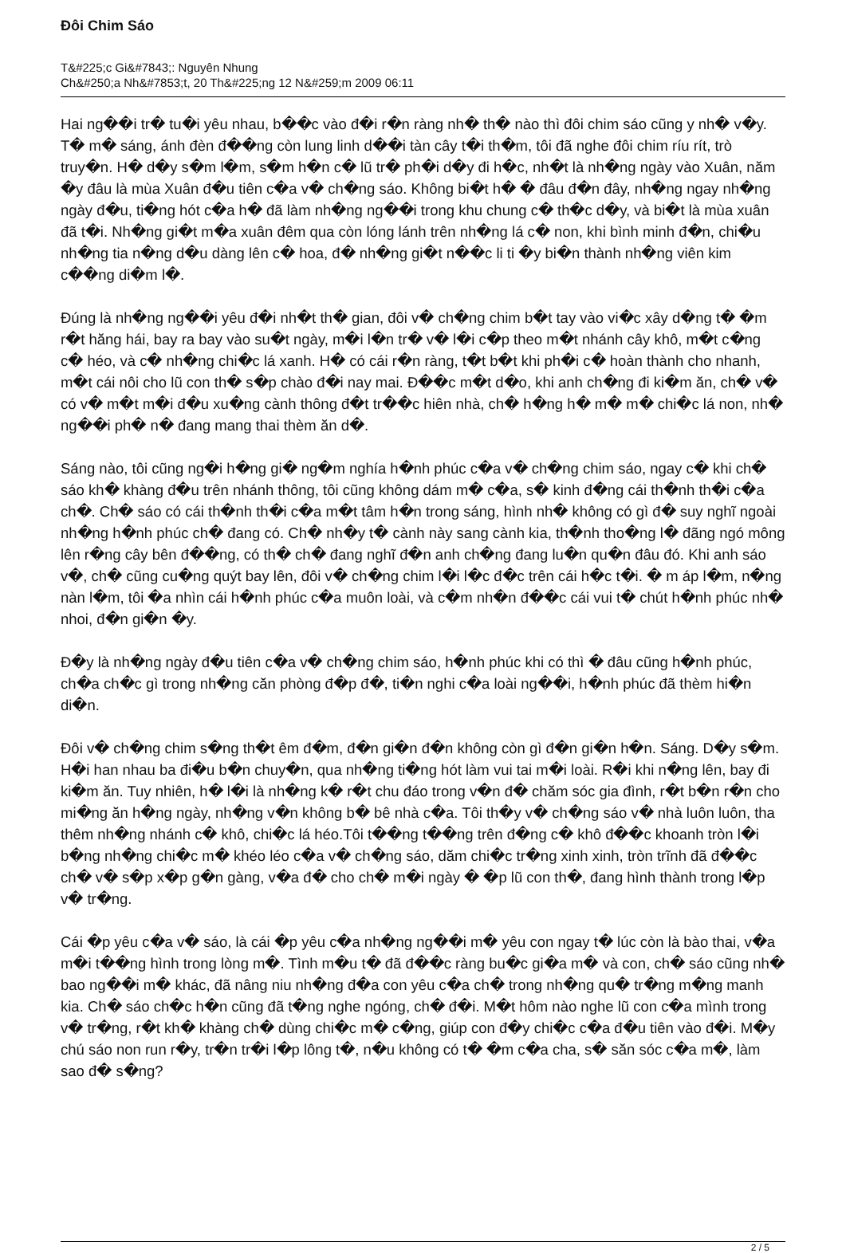Đôi Chim Sáo
T&#225;c Gi&#7843;: Nguyên Nhung
Ch&#250;a Nh&#7853;t, 20 Th&#225;ng 12 N&#259;m 2009 06:11
Hai ng��i tr� tu�i yêu nhau, b��c vào đ�i r�n ràng nh� th� nào thì đôi chim sáo cũng y nh� v�y. T� m� sáng, ánh đèn đ��ng còn lung linh d��i tàn cây t�i th�m, tôi đã nghe đôi chim ríu rít, trò truy�n. H� d�y s�m l�m, s�m h�n c� lũ tr� ph�i d�y đi h�c, nh�t là nh�ng ngày vào Xuân, năm �y đâu là mùa Xuân đ�u tiên c�a v� ch�ng sáo. Không bi�t h� � đâu đ�n đây, nh�ng ngay nh�ng ngày đ�u, ti�ng hót c�a h� đã làm nh�ng ng��i trong khu chung c� th�c d�y, và bi�t là mùa xuân đã t�i. Nh�ng gi�t m�a xuân đêm qua còn lóng lánh trên nh�ng lá c� non, khi bình minh đ�n, chi�u nh�ng tia n�ng d�u dàng lên c� hoa, đ� nh�ng gi�t n��c li ti �y bi�n thành nh�ng viên kim c��ng di�m l�.
Đúng là nh�ng ng��i yêu đ�i nh�t th� gian, đôi v� ch�ng chim b�t tay vào vi�c xây d�ng t� �m r�t hăng hái, bay ra bay vào su�t ngày, m�i l�n tr� v� l�i c�p theo m�t nhánh cây khô, m�t c�ng c� héo, và c� nh�ng chi�c lá xanh. H� có cái r�n ràng, t�t b�t khi ph�i c� hoàn thành cho nhanh, m�t cái nôi cho lũ con th� s�p chào đ�i nay mai. Đ��c m�t d�o, khi anh ch�ng đi ki�m ăn, ch� v� có v� m�t m�i đ�u xu�ng cành thông đ�t tr��c hiên nhà, ch� h�ng h� m� m� chi�c lá non, nh� ng��i ph� n� đang mang thai thèm ăn d�.
Sáng nào, tôi cũng ng�i h�ng gi� ng�m nghía h�nh phúc c�a v� ch�ng chim sáo, ngay c� khi ch� sáo kh� khàng đ�u trên nhánh thông, tôi cũng không dám m� c�a, s� kinh đ�ng cái th�nh th�i c�a ch�. Ch� sáo có cái th�nh th�i c�a m�t tâm h�n trong sáng, hình nh� không có gì đ� suy nghĩ ngoài nh�ng h�nh phúc ch� đang có. Ch� nh�y t� cành này sang cành kia, th�nh tho�ng l� đãng ngó mông lên r�ng cây bên đ��ng, có th� ch� đang nghĩ đ�n anh ch�ng đang lu�n qu�n đâu đó. Khi anh sáo v�, ch� cũng cu�ng quýt bay lên, đôi v� ch�ng chim l�i l�c đ�c trên cái h�c t�i. � m áp l�m, n�ng nàn l�m, tôi �a nhìn cái h�nh phúc c�a muôn loài, và c�m nh�n đ��c cái vui t� chút h�nh phúc nh� nhoi, đ�n gi�n �y.
Đ�y là nh�ng ngày đ�u tiên c�a v� ch�ng chim sáo, h�nh phúc khi có thì � đâu cũng h�nh phúc, ch�a ch�c gì trong nh�ng căn phòng đ�p đ�, ti�n nghi c�a loài ng��i, h�nh phúc đã thèm hi�n di�n.
Đôi v� ch�ng chim s�ng th�t êm đ�m, đ�n gi�n đ�n không còn gì đ�n gi�n h�n. Sáng. D�y s�m. H�i han nhau ba đi�u b�n chuy�n, qua nh�ng ti�ng hót làm vui tai m�i loài. R�i khi n�ng lên, bay đi ki�m ăn. Tuy nhiên, h� l�i là nh�ng k� r�t chu đáo trong v�n đ� chăm sóc gia đình, r�t b�n r�n cho mi�ng ăn h�ng ngày, nh�ng v�n không b� bê nhà c�a. Tôi th�y v� ch�ng sáo v� nhà luôn luôn, tha thêm nh�ng nhánh c� khô, chi�c lá héo.Tôi t��ng t��ng trên đ�ng c� khô đ��c khoanh tròn l�i b�ng nh�ng chi�c m� khéo léo c�a v� ch�ng sáo, dăm chi�c tr�ng xinh xinh, tròn trĩnh đã đ��c ch� v� s�p x�p g�n gàng, v�a đ� cho ch� m�i ngày � �p lũ con th�, đang hình thành trong l�p v� tr�ng.
Cái �p yêu c�a v� sáo, là cái �p yêu c�a nh�ng ng��i m� yêu con ngay t� lúc còn là bào thai, v�a m�i t��ng hình trong lòng m�. Tình m�u t� đã đ��c ràng bu�c gi�a m� và con, ch� sáo cũng nh� bao ng��i m� khác, đã nâng niu nh�ng đ�a con yêu c�a ch� trong nh�ng qu� tr�ng m�ng manh kia. Ch� sáo ch�c h�n cũng đã t�ng nghe ngóng, ch� đ�i. M�t hôm nào nghe lũ con c�a mình trong v� tr�ng, r�t kh� khàng ch� dùng chi�c m� c�ng, giúp con đ�y chi�c c�a đ�u tiên vào đ�i. M�y chú sáo non run r�y, tr�n tr�i l�p lông t�, n�u không có t� �m c�a cha, s� săn sóc c�a m�, làm sao đ� s�ng?
2 / 5